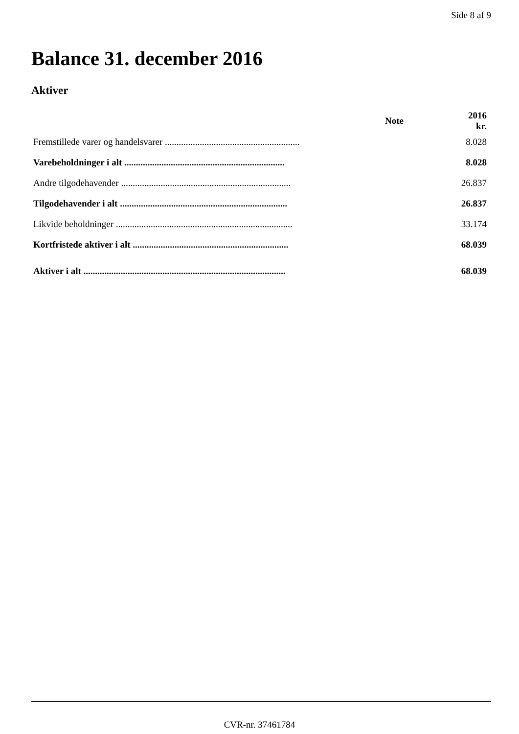Side 8 af 9
Balance 31. december 2016
Aktiver
| | Note | 2016 kr. |
| --- | --- | --- |
| Fremstillede varer og handelsvarer .......................................................... | | 8.028 |
| Varebeholdninger i alt ..................................................................... | | 8.028 |
| Andre tilgodehavender ......................................................................... | | 26.837 |
| Tilgodehavender i alt ........................................................................ | | 26.837 |
| Likvide beholdninger ............................................................................ | | 33.174 |
| Kortfristede aktiver i alt ................................................................... | | 68.039 |
| Aktiver i alt ....................................................................................... | | 68.039 |
CVR-nr. 37461784